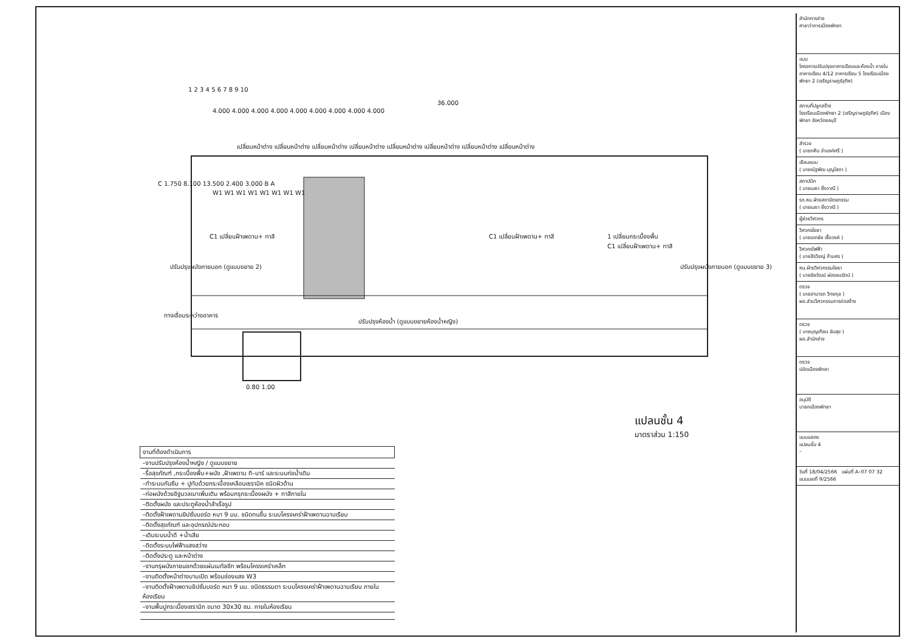1 2 3 4 5 6 7 8 9 10
36.000
4.000 4.000 4.000 4.000 4.000 4.000 4.000 4.000 4.000
เปลี่ยนหน้าต่าง เปลี่ยนหน้าต่าง เปลี่ยนหน้าต่าง เปลี่ยนหน้าต่าง เปลี่ยนหน้าต่าง เปลี่ยนหน้าต่าง เปลี่ยนหน้าต่าง เปลี่ยนหน้าต่าง
W1 W1 W1 W1 W1 W1 W1 W1
C1 เปลี่ยนฝ้าเพดาน+ ทาสี C1 เปลี่ยนฝ้าเพดาน+ ทาสี
1 เปลี่ยนกระเบื้องพื้น
C1 เปลี่ยนฝ้าเพดาน+ ทาสี
ปรับปรุงห้องน้ำ (ดูแบบขยายห้องน้ำหญิง)
C 1.750 8.100 13.500 2.400 3.000 B A
ทางเชื่อมระหว่างอาคาร
ปรับปรุงผนังภายนอก (ดูแบบขยาย 2)
ปรับปรุงผนังภายนอก (ดูแบบขยาย 3)
0.80 1.00
แปลนชั้น 4
มาตราส่วน 1:150
| งานที่ต้องดำเนินการ |
| --- |
| –งานปรับปรุงห้องน้ำหญิง / ดูแบบขยาย |
| –รื้อสุขภัณฑ์ ,กระเบื้องพื้น+ผนัง ,ฝ้าเพดาน ที–บาร์ และระบบท่อน้ำเดิม |
| –ทำระบบกันซึม + ปูทับด้วยกระเบื้องเคลือบเซรามิค ชนิดผิวด้าน |
| –ก่อผนังด้วยอิฐมวลเบาเพิ่มเติม พร้อมกรุกระเบื้องผนัง + ทาสีภายใน |
| –ติดตั้งผนัง และประตูห้องน้ำสำเร็จรูป |
| –ติดตั้งฝ้าเพดานยิปซั่มบอร์ด หนา 9 มม. ชนิดทนชื้น ระบบโครงเคร่าฝ้าเพดานฉาบเรียบ |
| –ติดตั้งสุขภัณฑ์ และอุปกรณ์ประกอบ |
| –เดินระบบน้ำดี +น้ำเสีย |
| –ติดตั้งระบบไฟฟ้าแสงสว่าง |
| –ติดตั้งประตู และหน้าต่าง |
| –งานกรุผนังภายนอกด้วยแผ่นเมทัลชีท พร้อมโครงเคร่าเหล็ก |
| –งานติดตั้งหน้าต่างบานเปิด พร้อมช่องแสง W3 |
| –งานติดตั้งฝ้าเพดานยิปซั่มบอร์ด หนา 9 มม. ชนิดธรรมดา ระบบโครงเคร่าฝ้าเพดานฉาบเรียบ ภายในห้องเรียน |
| –งานพื้นปูกระเบื้องเซรามิก ขนาด 30x30 ซม. ภายในห้องเรียน |
สำนักการช่าง
ศาลาว่าการเมืองพัทยา
แบบ
โครงการปรับปรุงอาคารเรียนและห้องน้ำ ภายในอาคารเรียน 4/12 อาคารเรียน 5 โรงเรียนเมืองพัทยา 2 (เจริญราษฎร์อุทิศ)
สถานที่ปลูกสร้าง
โรงเรียนเมืองพัทยา 2 (เจริญราษฎร์อุทิศ) เมืองพัทยา จังหวัดชลบุรี
สำรวจ
( นายกศิน จำนงค์ศรี )
เขียนแบบ
( นายณัฐพัฒ บุญโสดา )
สถาปนิก
( นายเมธา ยิ่งวาณี )
รก.หน.ฝ่ายสถาปัตยกรรม
( นายเมธา ยิ่งวาณี )
ผู้ช่วยวิศวกร
วิศวกรโยธา
( นายเอกชัย เชื้อวงค์ )
วิศวกรไฟฟ้า
( นายสิรวิชญ์ ก้านศร )
หน.ฝ่ายวิศวกรรมโยธา
( นายชัยวัฒน์ ผ่องธนรัตน์ )
ตรวจ
( นายสามารถ วิทยกุล )
ผอ.ส่วนวิศวกรรมการก่อสร้าง
ตรวจ
( นายบุญเทียน จันสุข )
ผอ.สำนักช่าง
ตรวจ
ปลัดเมืองพัทยา
อนุมัติ
นายกเมืองพัทยา
แบบแสดง
แปลนชั้น 4
–
วันที่ 18/04/2566 แผ่นที่ A–07 07 32
แบบเลขที่ 9/2566